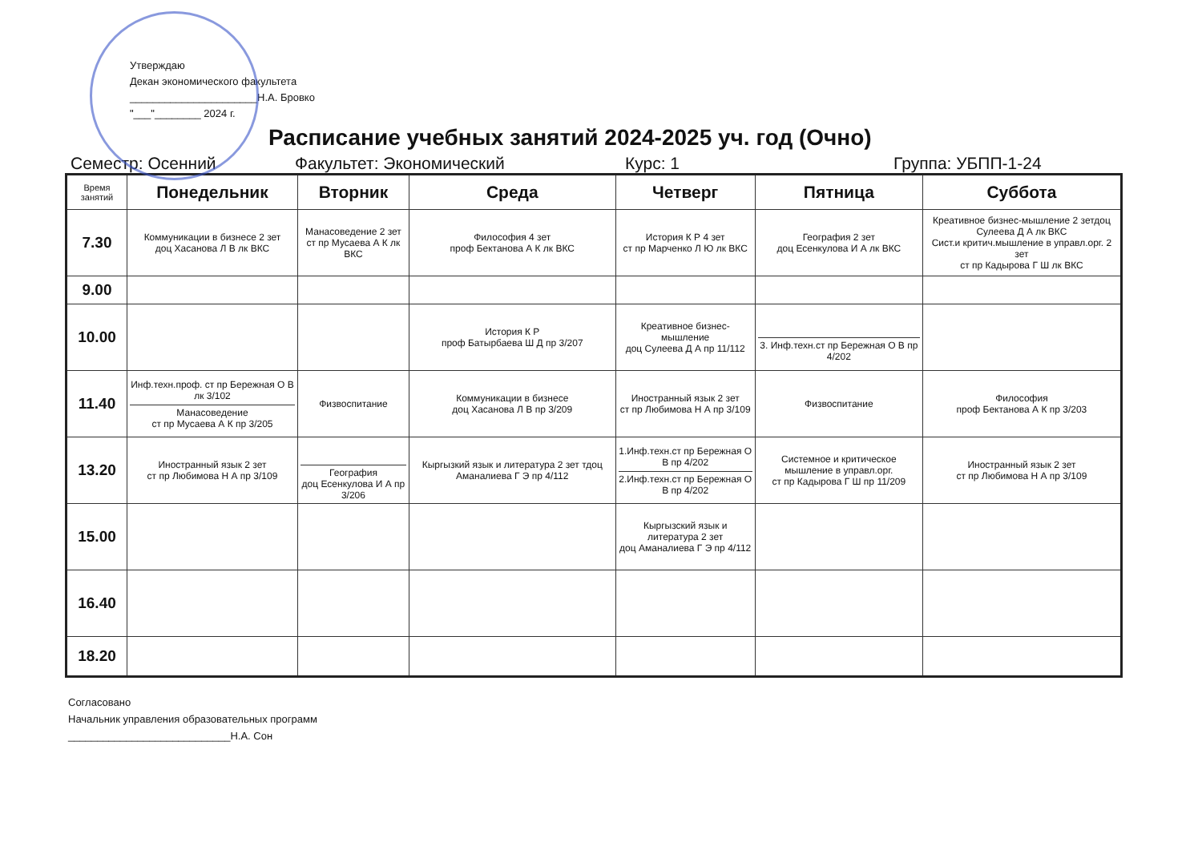Утверждаю
Декан экономического факультета
______________________Н.А. Бровко
"___"________ 2024 г.
Расписание учебных занятий 2024-2025 уч. год (Очно)
Семестр: Осенний Факультет: Экономический Курс: 1 Группа: УБПП-1-24
| Время занятий | Понедельник | Вторник | Среда | Четверг | Пятница | Суббота |
| --- | --- | --- | --- | --- | --- | --- |
| 7.30 | Коммуникации в бизнесе 2 зет доц Хасанова Л В лк ВКС | Манасоведение 2 зет ст пр Мусаева А К лк ВКС | Философия 4 зет проф Бектанова А К лк ВКС | История К Р 4 зет ст пр Марченко Л Ю лк ВКС | География 2 зет доц Есенкулова И А лк ВКС | Креативное бизнес-мышление 2 зетдоц Сулеева Д А лк ВКС Сист.и критич.мышление в управл.орг. 2 зет ст пр Кадырова Г Ш лк ВКС |
| 9.00 | | | | | | |
| 10.00 | | | История К Р проф Батырбаева Ш Д пр 3/207 | Креативное бизнес- мышление доц Сулеева Д А пр 11/112 | 3. Инф.техн.ст пр Бережная О В пр 4/202 | |
| 11.40 | Инф.техн.проф. ст пр Бережная О В лк 3/102 Манасоведение ст пр Мусаева А К пр 3/205 | Физвоспитание | Коммуникации в бизнесе доц Хасанова Л В пр 3/209 | Иностранный язык 2 зет ст пр Любимова Н А пр 3/109 | Физвоспитание | Философия проф Бектанова А К пр 3/203 |
| 13.20 | Иностранный язык 2 зет ст пр Любимова Н А пр 3/109 | География доц Есенкулова И А пр 3/206 | Кыргызкий язык и литература 2 зет тдоц Аманалиева Г Э пр 4/112 | 1.Инф.техн.ст пр Бережная О В пр 4/202 2.Инф.техн.ст пр Бережная О В пр 4/202 | Системное и критическое мышление в управл.орг. ст пр Кадырова Г Ш пр 11/209 | Иностранный язык 2 зет ст пр Любимова Н А пр 3/109 |
| 15.00 | | | | Кыргызский язык и литература 2 зет доц Аманалиева Г Э пр 4/112 | | |
| 16.40 | | | | | | |
| 18.20 | | | | | | |
Согласовано
Начальник управления образовательных программ
____________________________Н.А. Сон